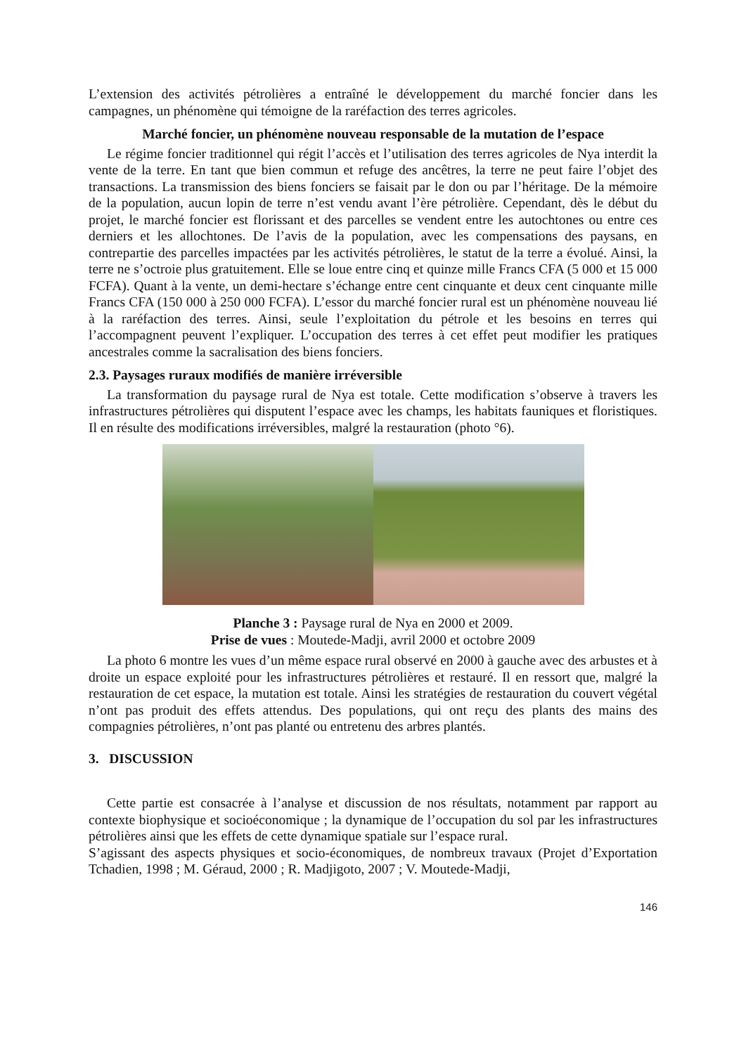L’extension des activités pétrolières a entraîné le développement du marché foncier dans les campagnes, un phénomène qui témoigne de la raréfaction des terres agricoles.
Marché foncier, un phénomène nouveau responsable de la mutation de l’espace
Le régime foncier traditionnel qui régit l’accès et l’utilisation des terres agricoles de Nya interdit la vente de la terre. En tant que bien commun et refuge des ancêtres, la terre ne peut faire l’objet des transactions. La transmission des biens fonciers se faisait par le don ou par l’héritage. De la mémoire de la population, aucun lopin de terre n’est vendu avant l’ère pétrolière. Cependant, dès le début du projet, le marché foncier est florissant et des parcelles se vendent entre les autochtones ou entre ces derniers et les allochtones. De l’avis de la population, avec les compensations des paysans, en contrepartie des parcelles impactées par les activités pétrolières, le statut de la terre a évolué. Ainsi, la terre ne s’octroie plus gratuitement. Elle se loue entre cinq et quinze mille Francs CFA (5 000 et 15 000 FCFA). Quant à la vente, un demi-hectare s’échange entre cent cinquante et deux cent cinquante mille Francs CFA (150 000 à 250 000 FCFA). L’essor du marché foncier rural est un phénomène nouveau lié à la raréfaction des terres. Ainsi, seule l’exploitation du pétrole et les besoins en terres qui l’accompagnent peuvent l’expliquer. L’occupation des terres à cet effet peut modifier les pratiques ancestrales comme la sacralisation des biens fonciers.
2.3. Paysages ruraux modifiés de manière irréversible
La transformation du paysage rural de Nya est totale. Cette modification s’observe à travers les infrastructures pétrolières qui disputent l’espace avec les champs, les habitats fauniques et floristiques. Il en résulte des modifications irréversibles, malgré la restauration (photo °6).
Planche 3 : Paysage rural de Nya en 2000 et 2009.
Prise de vues : Moutede-Madji, avril 2000 et octobre 2009
La photo 6 montre les vues d’un même espace rural observé en 2000 à gauche avec des arbustes et à droite un espace exploité pour les infrastructures pétrolières et restauré. Il en ressort que, malgré la restauration de cet espace, la mutation est totale. Ainsi les stratégies de restauration du couvert végétal n’ont pas produit des effets attendus. Des populations, qui ont reçu des plants des mains des compagnies pétrolières, n’ont pas planté ou entretenu des arbres plantés.
3. DISCUSSION
Cette partie est consacrée à l’analyse et discussion de nos résultats, notamment par rapport au contexte biophysique et socioéconomique ; la dynamique de l’occupation du sol par les infrastructures pétrolières ainsi que les effets de cette dynamique spatiale sur l’espace rural.
S’agissant des aspects physiques et socio-économiques, de nombreux travaux (Projet d’Exportation Tchadien, 1998 ; M. Géraud, 2000 ; R. Madjigoto, 2007 ; V. Moutede-Madji,
146